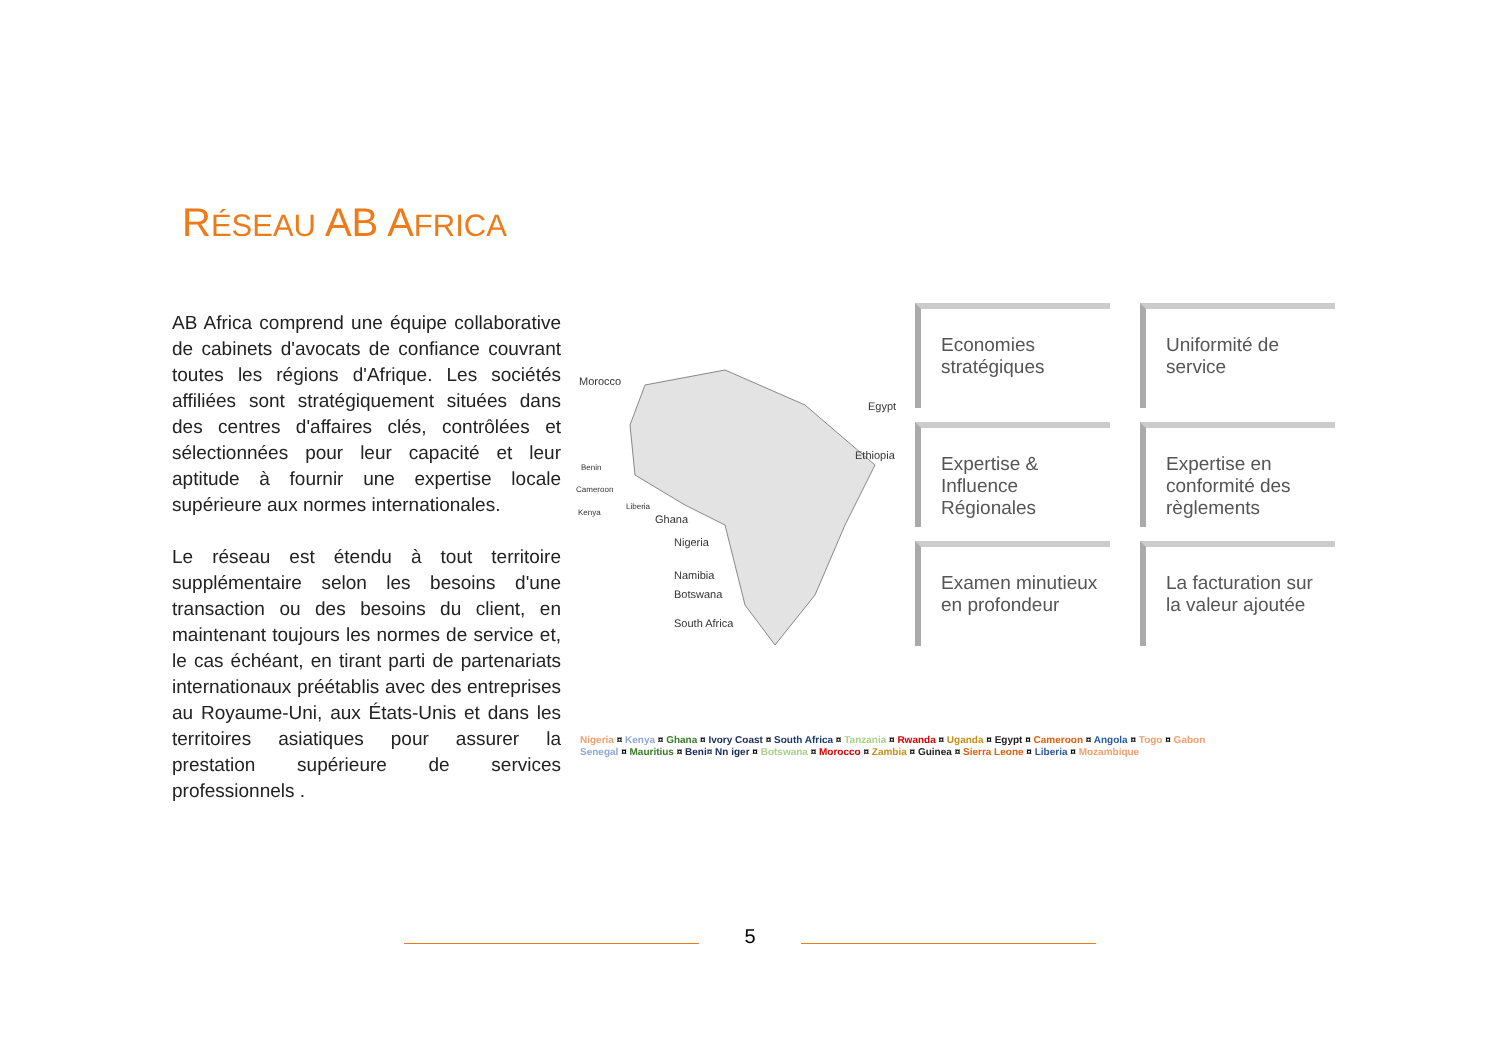RÉSEAU AB AFRICA
AB Africa comprend une équipe collaborative de cabinets d'avocats de confiance couvrant toutes les régions d'Afrique. Les sociétés affiliées sont stratégiquement situées dans des centres d'affaires clés, contrôlées et sélectionnées pour leur capacité et leur aptitude à fournir une expertise locale supérieure aux normes internationales.
Le réseau est étendu à tout territoire supplémentaire selon les besoins d'une transaction ou des besoins du client, en maintenant toujours les normes de service et, le cas échéant, en tirant parti de partenariats internationaux préétablis avec des entreprises au Royaume-Uni, aux États-Unis et dans les territoires asiatiques pour assurer la prestation supérieure de services professionnels .
Morocco
Egypt
Ethiopia
Benin
Cameroon
Kenya
Liberia
Ghana
Nigeria
Namibia
Botswana
South Africa
Economies stratégiques
Uniformité de service
Expertise & Influence Régionales
Expertise en conformité des règlements
Examen minutieux en profondeur
La facturation sur la valeur ajoutée
Nigeria ¤ Kenya ¤ Ghana ¤ Ivory Coast ¤ South Africa ¤ Tanzania ¤ Rwanda ¤ Uganda ¤ Egypt ¤ Cameroon ¤ Angola ¤ Togo ¤ Gabon
Senegal ¤ Mauritius ¤ Beni¤ Nn iger ¤ Botswana ¤ Morocco ¤ Zambia ¤ Guinea ¤ Sierra Leone ¤ Liberia ¤ Mozambique
5